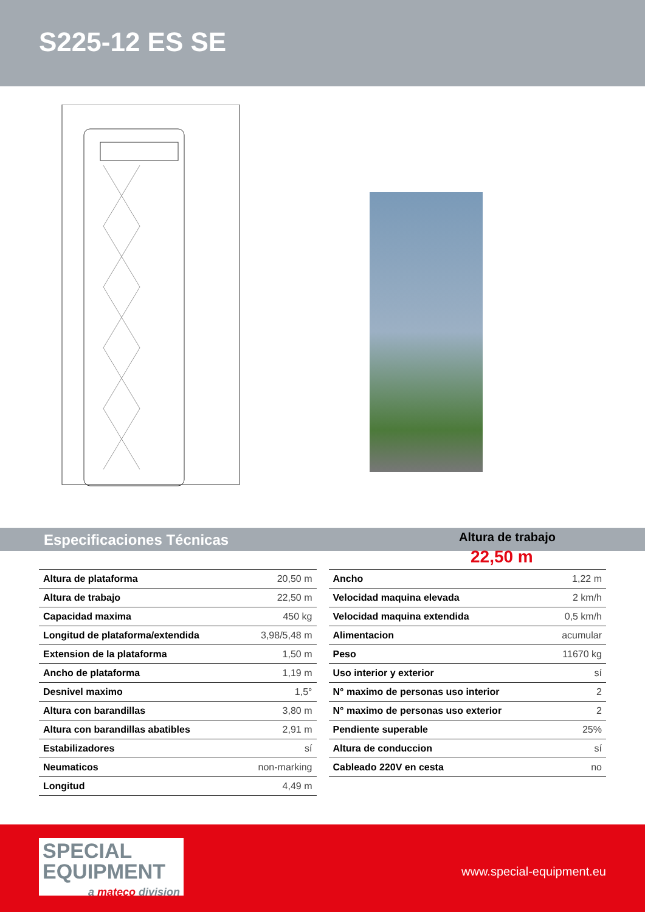S225-12 ES SE
Altura de trabajo
22,50 m
Especificaciones Técnicas
| Altura de plataforma | 20,50 m |
| Altura de trabajo | 22,50 m |
| Capacidad maxima | 450 kg |
| Longitud de plataforma/extendida | 3,98/5,48 m |
| Extension de la plataforma | 1,50 m |
| Ancho de plataforma | 1,19 m |
| Desnivel maximo | 1,5° |
| Altura con barandillas | 3,80 m |
| Altura con barandillas abatibles | 2,91 m |
| Estabilizadores | sí |
| Neumaticos | non-marking |
| Longitud | 4,49 m |
| Ancho | 1,22 m |
| Velocidad maquina elevada | 2 km/h |
| Velocidad maquina extendida | 0,5 km/h |
| Alimentacion | acumular |
| Peso | 11670 kg |
| Uso interior y exterior | sí |
| N° maximo de personas uso interior | 2 |
| N° maximo de personas uso exterior | 2 |
| Pendiente superable | 25% |
| Altura de conduccion | sí |
| Cableado 220V en cesta | no |
SPECIAL
EQUIPMENT
a mateco division
www.special-equipment.eu